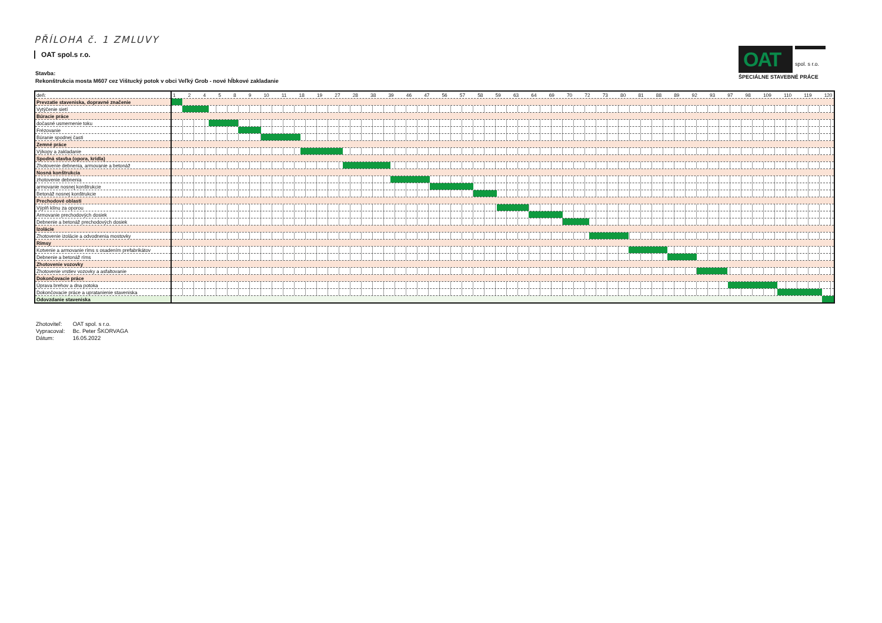PŘÍLOHA č. 1 ZMLUVY
OAT spol.s r.o.
Stavba:
Rekonštrukcia mosta M607 cez Vištucký potok v obci Veľký Grob - nové hĺbkové zakladanie
OAT
spol. s r.o.
ŠPECIÁLNE STAVEBNÉ PRÁCE
| deň: | 1 2 4 5 8 9 10 11 18 19 27 28 38 39 46 47 56 57 58 59 63 64 69 70 72 73 80 81 88 89 92 93 97 98 109 110 119 120 |
| Prevzatie staveniska, dopravné značenie | |
| Vytýčenie sietí | |
| Búracie práce | |
| dočasné usmernenie toku | |
| Frézovanie | |
| Búranie spodnej časti | |
| Zemné práce | |
| Výkopy a zakladanie | |
| Spodná stavba (opora, krídla) | |
| Zhotovenie debnenia, armovanie a betonáž | |
| Nosná konštrukcia | |
| zhotovenie debnenia | |
| armovanie nosnej konštrukcie | |
| Betonáž nosnej konštrukcie | |
| Prechodové oblasti | |
| Výplň klínu za oporou | |
| Armovanie prechodových dosiek | |
| Debnenie a betonáž prechodových dosiek | |
| Izolácie | |
| Zhotovenie izolácie a odvodnenia mostovky | |
| Rímsy | |
| Kotvenie a armovanie ríms s osadením prefabrikátov | |
| Debnenie a betonáž ríms | |
| Zhotovenie vozovky | |
| Zhotovenie vrstiev vozovky a asfaltovanie | |
| Dokončovacie práce | |
| Úprava brehov a dna potoka | |
| Dokončovacie práce a upratanienie staveniska | |
| Odovzdanie staveniska | |
Zhotoviteľ: OAT spol. s r.o.
Vypracoval: Bc. Peter ŠKORVAGA
Dátum: 16.05.2022